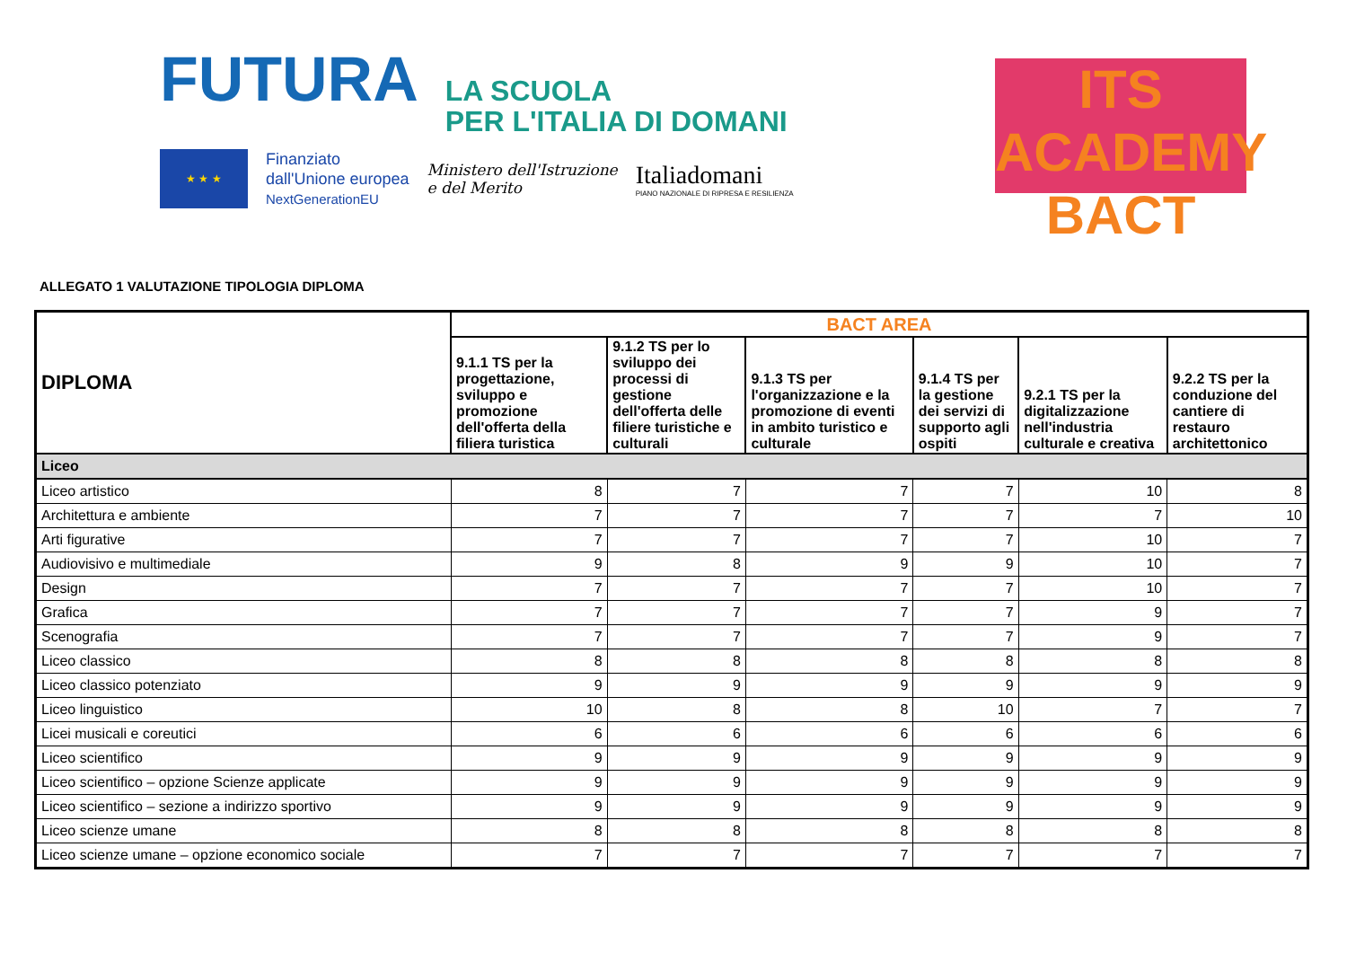FUTURA LA SCUOLA
PER L'ITALIA DI DOMANI
★ ★ ★
Finanziato
dall'Unione europea
NextGenerationEU
Ministero dell'Istruzione
e del Merito
Italiadomani
PIANO NAZIONALE DI RIPRESA E RESILIENZA
ITS ACADEMY
BACT
ALLEGATO 1 VALUTAZIONE TIPOLOGIA DIPLOMA
| DIPLOMA | BACT AREA | | | | | |
| --- | --- | --- | --- | --- | --- | --- |
| | 9.1.1 TS per la progettazione, sviluppo e promozione dell'offerta della filiera turistica | 9.1.2 TS per lo sviluppo dei processi di gestione dell'offerta delle filiere turistiche e culturali | 9.1.3 TS per l'organizzazione e la promozione di eventi in ambito turistico e culturale | 9.1.4 TS per la gestione dei servizi di supporto agli ospiti | 9.2.1 TS per la digitalizzazione nell'industria culturale e creativa | 9.2.2 TS per la conduzione del cantiere di restauro architettonico |
| Liceo | | | | | | |
| Liceo artistico | 8 | 7 | 7 | 7 | 10 | 8 |
| Architettura e ambiente | 7 | 7 | 7 | 7 | 7 | 10 |
| Arti figurative | 7 | 7 | 7 | 7 | 10 | 7 |
| Audiovisivo e multimediale | 9 | 8 | 9 | 9 | 10 | 7 |
| Design | 7 | 7 | 7 | 7 | 10 | 7 |
| Grafica | 7 | 7 | 7 | 7 | 9 | 7 |
| Scenografia | 7 | 7 | 7 | 7 | 9 | 7 |
| Liceo classico | 8 | 8 | 8 | 8 | 8 | 8 |
| Liceo classico potenziato | 9 | 9 | 9 | 9 | 9 | 9 |
| Liceo linguistico | 10 | 8 | 8 | 10 | 7 | 7 |
| Licei musicali e coreutici | 6 | 6 | 6 | 6 | 6 | 6 |
| Liceo scientifico | 9 | 9 | 9 | 9 | 9 | 9 |
| Liceo scientifico – opzione Scienze applicate | 9 | 9 | 9 | 9 | 9 | 9 |
| Liceo scientifico – sezione a indirizzo sportivo | 9 | 9 | 9 | 9 | 9 | 9 |
| Liceo scienze umane | 8 | 8 | 8 | 8 | 8 | 8 |
| Liceo scienze umane – opzione economico sociale | 7 | 7 | 7 | 7 | 7 | 7 |